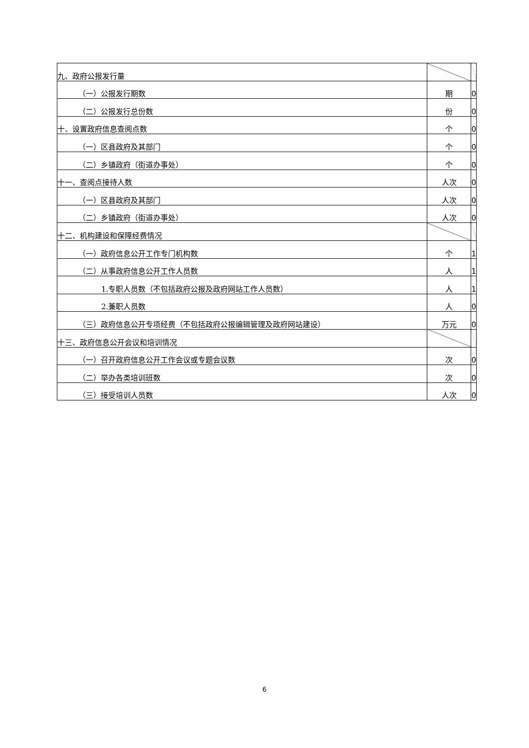| 九、政府公报发行量 | | |
| （一）公报发行期数 | 期 | 0 |
| （二）公报发行总份数 | 份 | 0 |
| 十、设置政府信息查阅点数 | 个 | 0 |
| （一）区县政府及其部门 | 个 | 0 |
| （二）乡镇政府（街道办事处） | 个 | 0 |
| 十一、查阅点接待人数 | 人次 | 0 |
| （一）区县政府及其部门 | 人次 | 0 |
| （二）乡镇政府（街道办事处） | 人次 | 0 |
| 十二、机构建设和保障经费情况 | | |
| （一）政府信息公开工作专门机构数 | 个 | 1 |
| （二）从事政府信息公开工作人员数 | 人 | 1 |
| 1.专职人员数（不包括政府公报及政府网站工作人员数） | 人 | 1 |
| 2.兼职人员数 | 人 | 0 |
| （三）政府信息公开专项经费（不包括政府公报编辑管理及政府网站建设） | 万元 | 0 |
| 十三、政府信息公开会议和培训情况 | | |
| （一）召开政府信息公开工作会议或专题会议数 | 次 | 0 |
| （二）举办各类培训班数 | 次 | 0 |
| （三）接受培训人员数 | 人次 | 0 |
6